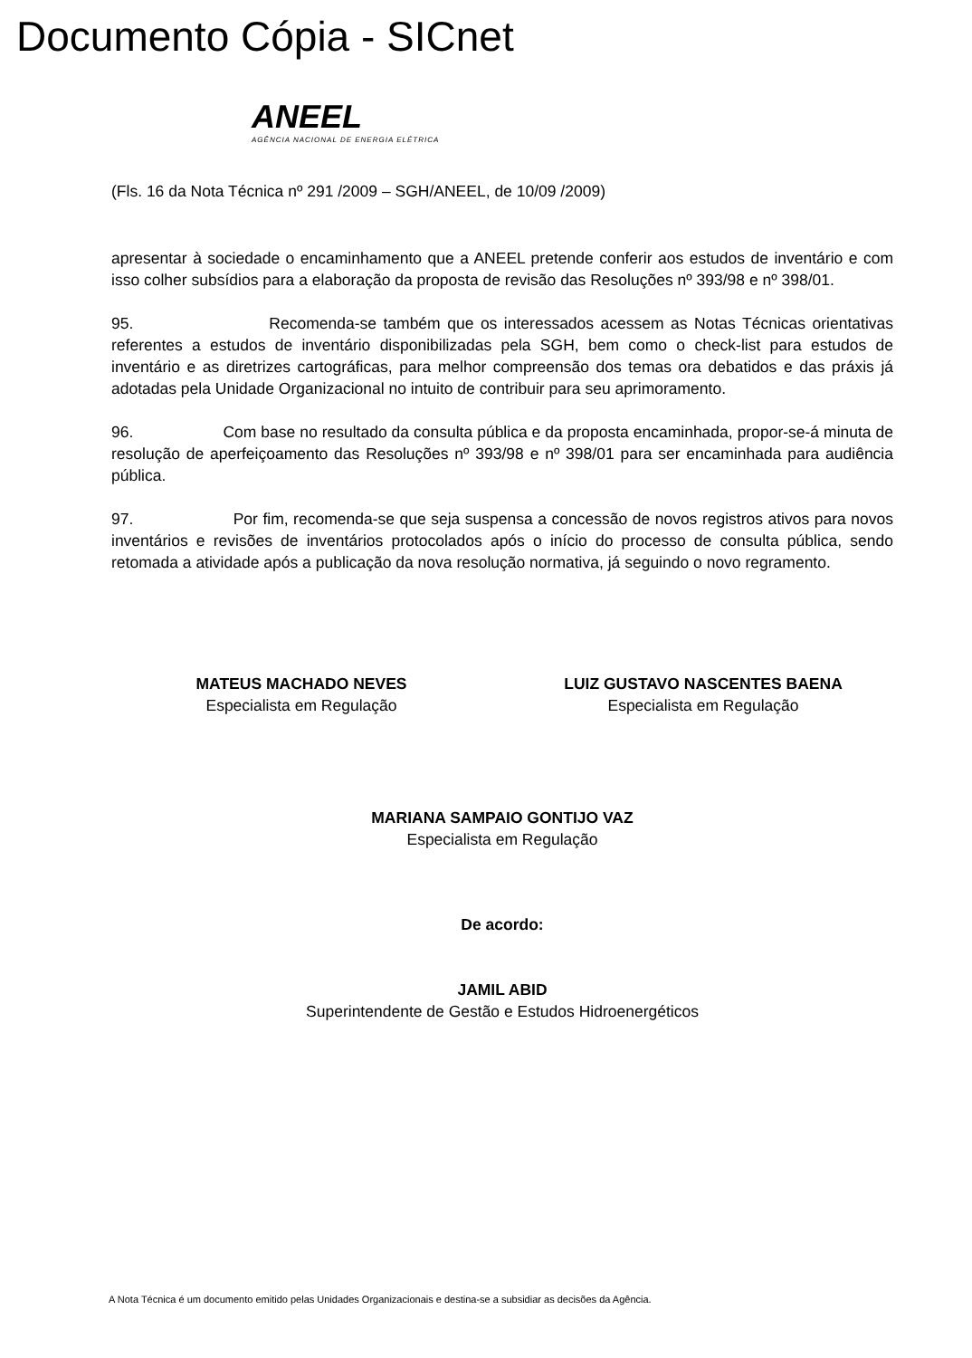Documento Cópia - SICnet
ANEEL
AGÊNCIA NACIONAL DE ENERGIA ELÉTRICA
(Fls. 16 da Nota Técnica nº 291 /2009 – SGH/ANEEL, de 10/09 /2009)
apresentar à sociedade o encaminhamento que a ANEEL pretende conferir aos estudos de inventário e com isso colher subsídios para a elaboração da proposta de revisão das Resoluções nº 393/98 e nº 398/01.
95. Recomenda-se também que os interessados acessem as Notas Técnicas orientativas referentes a estudos de inventário disponibilizadas pela SGH, bem como o check-list para estudos de inventário e as diretrizes cartográficas, para melhor compreensão dos temas ora debatidos e das práxis já adotadas pela Unidade Organizacional no intuito de contribuir para seu aprimoramento.
96. Com base no resultado da consulta pública e da proposta encaminhada, propor-se-á minuta de resolução de aperfeiçoamento das Resoluções nº 393/98 e nº 398/01 para ser encaminhada para audiência pública.
97. Por fim, recomenda-se que seja suspensa a concessão de novos registros ativos para novos inventários e revisões de inventários protocolados após o início do processo de consulta pública, sendo retomada a atividade após a publicação da nova resolução normativa, já seguindo o novo regramento.
MATEUS MACHADO NEVES
Especialista em Regulação
LUIZ GUSTAVO NASCENTES BAENA
Especialista em Regulação
MARIANA SAMPAIO GONTIJO VAZ
Especialista em Regulação
De acordo:
JAMIL ABID
Superintendente de Gestão e Estudos Hidroenergéticos
A Nota Técnica é um documento emitido pelas Unidades Organizacionais e destina-se a subsidiar as decisões da Agência.